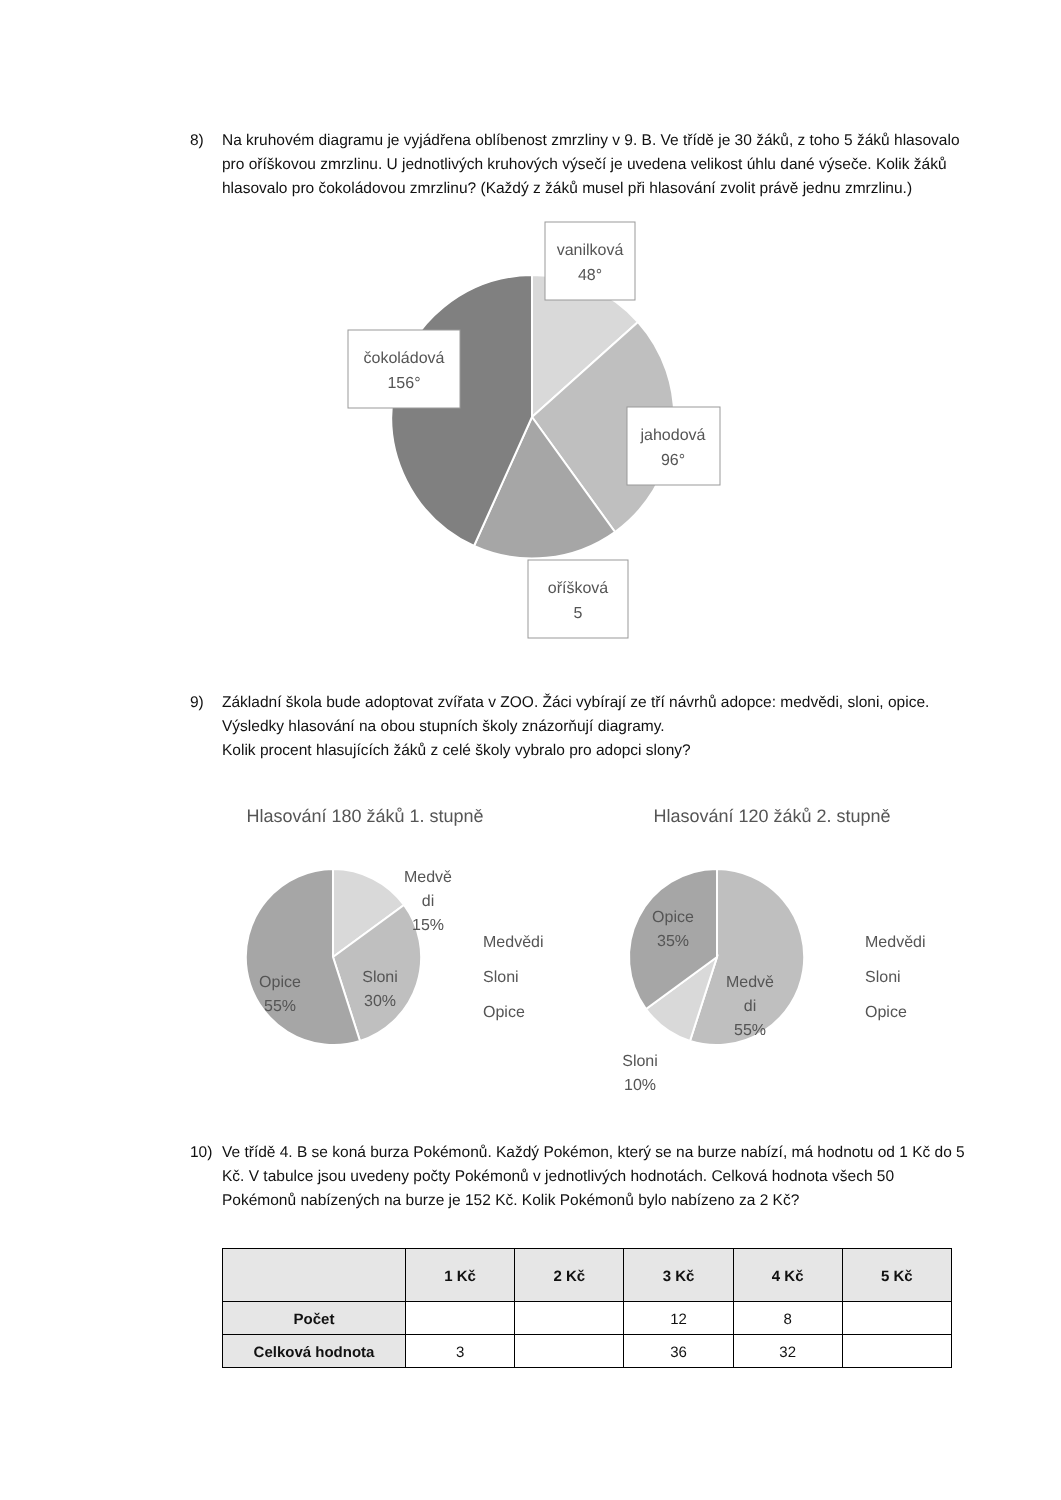8) Na kruhovém diagramu je vyjádřena oblíbenost zmrzliny v 9. B. Ve třídě je 30 žáků, z toho 5 žáků hlasovalo pro oříškovou zmrzlinu. U jednotlivých kruhových výsečí je uvedena velikost úhlu dané výseče. Kolik žáků hlasovalo pro čokoládovou zmrzlinu? (Každý z žáků musel při hlasování zvolit právě jednu zmrzlinu.)
vanilková
48°
čokoládová
156°
jahodová
96°
oříšková
5
9) Základní škola bude adoptovat zvířata v ZOO. Žáci vybírají ze tří návrhů adopce: medvědi, sloni, opice. Výsledky hlasování na obou stupních školy znázorňují diagramy.
Kolik procent hlasujících žáků z celé školy vybralo pro adopci slony?
Hlasování 180 žáků 1. stupně
Hlasování 120 žáků 2. stupně
Medvě
di
15%
Sloni
30%
Opice
55%
Medvědi
Sloni
Opice
Opice
35%
Medvě
di
55%
Sloni
10%
Medvědi
Sloni
Opice
10) Ve třídě 4. B se koná burza Pokémonů. Každý Pokémon, který se na burze nabízí, má hodnotu od 1 Kč do 5 Kč. V tabulce jsou uvedeny počty Pokémonů v jednotlivých hodnotách. Celková hodnota všech 50 Pokémonů nabízených na burze je 152 Kč. Kolik Pokémonů bylo nabízeno za 2 Kč?
| | 1 Kč | 2 Kč | 3 Kč | 4 Kč | 5 Kč |
| --- | --- | --- | --- | --- | --- |
| Počet | | | 12 | 8 | |
| Celková hodnota | 3 | | 36 | 32 | |